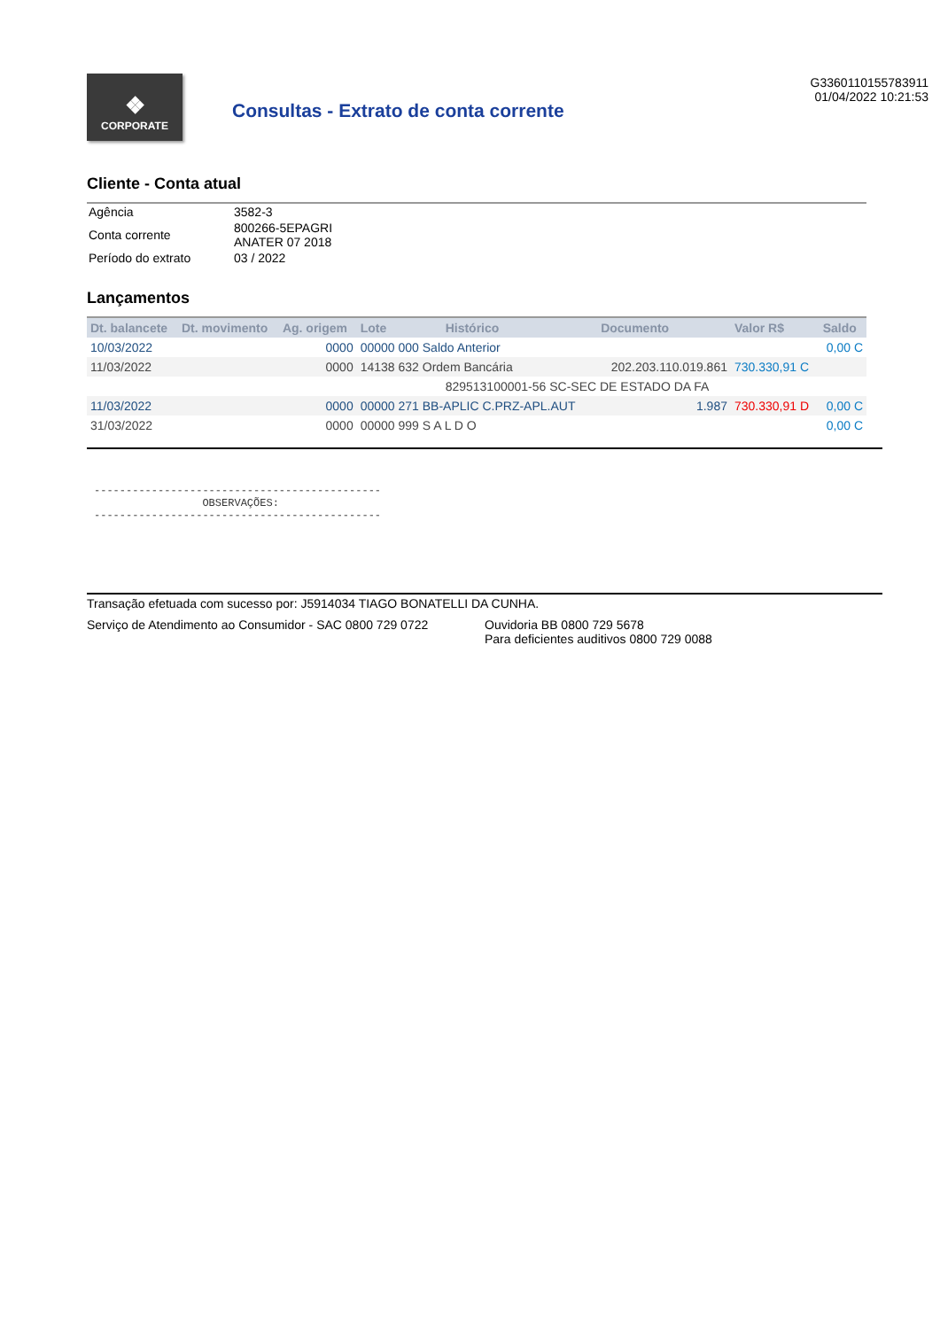❖
CORPORATE
Consultas - Extrato de conta corrente
G3360110155783911
01/04/2022 10:21:53
Cliente - Conta atual
| Agência | 3582-3 |
| Conta corrente | 800266-5EPAGRI ANATER 07 2018 |
| Período do extrato | 03 / 2022 |
Lançamentos
| Dt. balancete | Dt. movimento | Ag. origem | Lote | Histórico | Documento | Valor R$ | Saldo |
| --- | --- | --- | --- | --- | --- | --- | --- |
| 10/03/2022 | | 0000 | 00000 000 Saldo Anterior | | | | 0,00 C |
| 11/03/2022 | | 0000 | 14138 632 Ordem Bancária | | 202.203.110.019.861 | 730.330,91 C | |
| | | | | 829513100001-56 SC-SEC DE ESTADO DA FA | | | |
| 11/03/2022 | | 0000 | 00000 271 BB-APLIC C.PRZ-APL.AUT | | 1.987 | 730.330,91 D | 0,00 C |
| 31/03/2022 | | 0000 | 00000 999 S A L D O | | | | 0,00 C |
--------------------------------------------- OBSERVAÇÕES: ---------------------------------------------
Transação efetuada com sucesso por: J5914034 TIAGO BONATELLI DA CUNHA.
Serviço de Atendimento ao Consumidor - SAC 0800 729 0722 Ouvidoria BB 0800 729 5678
Para deficientes auditivos 0800 729 0088